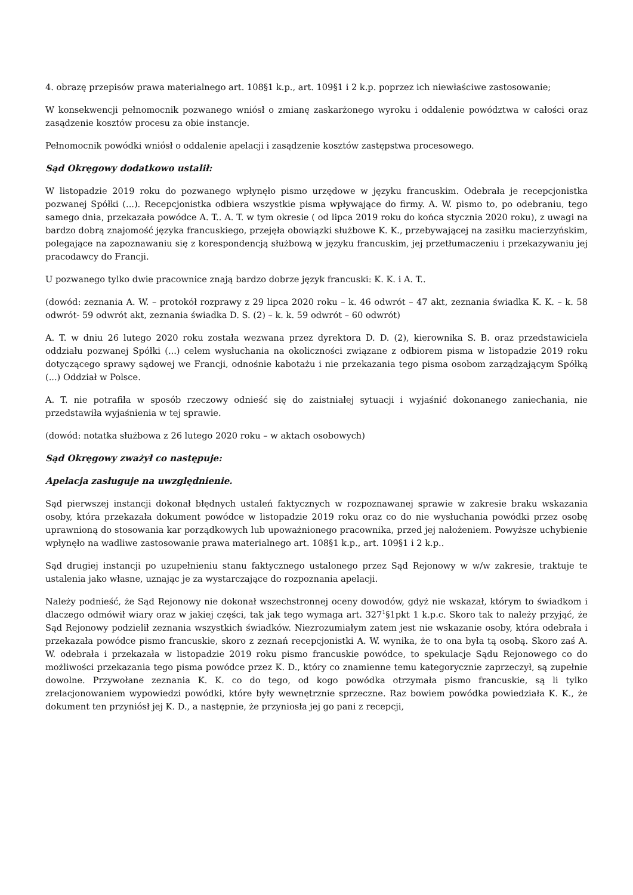4. obrazę przepisów prawa materialnego art. 108§1 k.p., art. 109§1 i 2 k.p. poprzez ich niewłaściwe zastosowanie;
W konsekwencji pełnomocnik pozwanego wniósł o zmianę zaskarżonego wyroku i oddalenie powództwa w całości oraz zasądzenie kosztów procesu za obie instancje.
Pełnomocnik powódki wniósł o oddalenie apelacji i zasądzenie kosztów zastępstwa procesowego.
Sąd Okręgowy dodatkowo ustalił:
W listopadzie 2019 roku do pozwanego wpłynęło pismo urzędowe w języku francuskim. Odebrała je recepcjonistka pozwanej Spółki (...). Recepcjonistka odbiera wszystkie pisma wpływające do firmy. A. W. pismo to, po odebraniu, tego samego dnia, przekazała powódce A. T.. A. T. w tym okresie ( od lipca 2019 roku do końca stycznia 2020 roku), z uwagi na bardzo dobrą znajomość języka francuskiego, przejęła obowiązki służbowe K. K., przebywającej na zasiłku macierzyńskim, polegające na zapoznawaniu się z korespondencją służbową w języku francuskim, jej przetłumaczeniu i przekazywaniu jej pracodawcy do Francji.
U pozwanego tylko dwie pracownice znają bardzo dobrze język francuski: K. K. i A. T..
(dowód: zeznania A. W. – protokół rozprawy z 29 lipca 2020 roku – k. 46 odwrót – 47 akt, zeznania świadka K. K. – k. 58 odwrót- 59 odwrót akt, zeznania świadka D. S. (2) – k. k. 59 odwrót – 60 odwrót)
A. T. w dniu 26 lutego 2020 roku została wezwana przez dyrektora D. D. (2), kierownika S. B. oraz przedstawiciela oddziału pozwanej Spółki (...) celem wysłuchania na okoliczności związane z odbiorem pisma w listopadzie 2019 roku dotyczącego sprawy sądowej we Francji, odnośnie kabotażu i nie przekazania tego pisma osobom zarządzającym Spółką (...) Oddział w Polsce.
A. T. nie potrafiła w sposób rzeczowy odnieść się do zaistniałej sytuacji i wyjaśnić dokonanego zaniechania, nie przedstawiła wyjaśnienia w tej sprawie.
(dowód: notatka służbowa z 26 lutego 2020 roku – w aktach osobowych)
Sąd Okręgowy zważył co następuje:
Apelacja zasługuje na uwzględnienie.
Sąd pierwszej instancji dokonał błędnych ustaleń faktycznych w rozpoznawanej sprawie w zakresie braku wskazania osoby, która przekazała dokument powódce w listopadzie 2019 roku oraz co do nie wysłuchania powódki przez osobę uprawnioną do stosowania kar porządkowych lub upoważnionego pracownika, przed jej nałożeniem. Powyższe uchybienie wpłynęło na wadliwe zastosowanie prawa materialnego art. 108§1 k.p., art. 109§1 i 2 k.p..
Sąd drugiej instancji po uzupełnieniu stanu faktycznego ustalonego przez Sąd Rejonowy w w/w zakresie, traktuje te ustalenia jako własne, uznając je za wystarczające do rozpoznania apelacji.
Należy podnieść, że Sąd Rejonowy nie dokonał wszechstronnej oceny dowodów, gdyż nie wskazał, którym to świadkom i dlaczego odmówił wiary oraz w jakiej części, tak jak tego wymaga art. 327<sup>1</sup>§1pkt 1 k.p.c. Skoro tak to należy przyjąć, że Sąd Rejonowy podzielił zeznania wszystkich świadków. Niezrozumiałym zatem jest nie wskazanie osoby, która odebrała i przekazała powódce pismo francuskie, skoro z zeznań recepcjonistki A. W. wynika, że to ona była tą osobą. Skoro zaś A. W. odebrała i przekazała w listopadzie 2019 roku pismo francuskie powódce, to spekulacje Sądu Rejonowego co do możliwości przekazania tego pisma powódce przez K. D., który co znamienne temu kategorycznie zaprzeczył, są zupełnie dowolne. Przywołane zeznania K. K. co do tego, od kogo powódka otrzymała pismo francuskie, są li tylko zrelacjonowaniem wypowiedzi powódki, które były wewnętrznie sprzeczne. Raz bowiem powódka powiedziała K. K., że dokument ten przyniósł jej K. D., a następnie, że przyniosła jej go pani z recepcji,